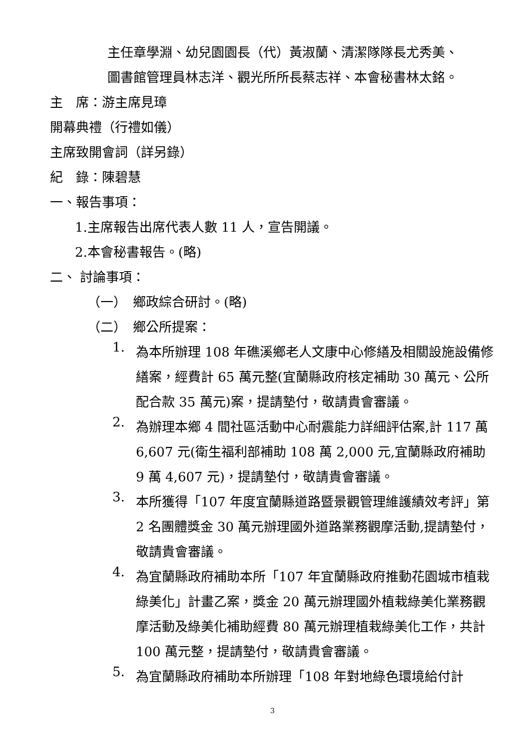主任章學淵、幼兒園園長（代）黃淑蘭、清潔隊隊長尤秀美、
圖書館管理員林志洋、觀光所所長蔡志祥、本會秘書林太銘。
主　席：游主席見璋
開幕典禮（行禮如儀）
主席致開會詞（詳另錄）
紀　錄：陳碧慧
一、報告事項：
1.主席報告出席代表人數 11 人，宣告開議。
2.本會秘書報告。(略)
二、 討論事項：
（一）　鄉政綜合研討。(略)
（二）　鄉公所提案：
1.
為本所辦理 108 年礁溪鄉老人文康中心修繕及相關設施設備修繕案，經費計 65 萬元整(宜蘭縣政府核定補助 30 萬元、公所配合款 35 萬元)案，提請墊付，敬請貴會審議。
2.
為辦理本鄉 4 間社區活動中心耐震能力詳細評估案,計 117 萬 6,607 元(衛生福利部補助 108 萬 2,000 元,宜蘭縣政府補助 9 萬 4,607 元)，提請墊付，敬請貴會審議。
3.
本所獲得「107 年度宜蘭縣道路暨景觀管理維護績效考評」第 2 名團體獎金 30 萬元辦理國外道路業務觀摩活動,提請墊付，敬請貴會審議。
4.
為宜蘭縣政府補助本所「107 年宜蘭縣政府推動花園城市植栽綠美化」計畫乙案，獎金 20 萬元辦理國外植栽綠美化業務觀摩活動及綠美化補助經費 80 萬元辦理植栽綠美化工作，共計 100 萬元整，提請墊付，敬請貴會審議。
5.
為宜蘭縣政府補助本所辦理「108 年對地綠色環境給付計
3